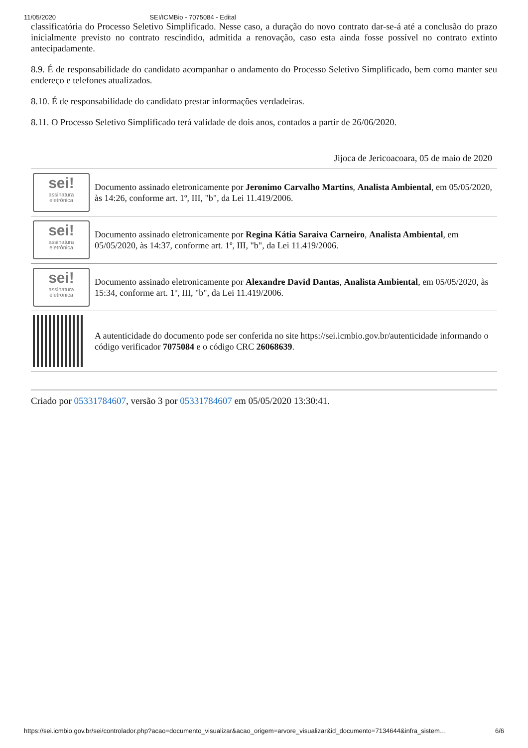11/05/2020 SEI/ICMBio - 7075084 - Edital
classificatória do Processo Seletivo Simplificado. Nesse caso, a duração do novo contrato dar-se-á até a conclusão do prazo inicialmente previsto no contrato rescindido, admitida a renovação, caso esta ainda fosse possível no contrato extinto antecipadamente.
8.9. É de responsabilidade do candidato acompanhar o andamento do Processo Seletivo Simplificado, bem como manter seu endereço e telefones atualizados.
8.10. É de responsabilidade do candidato prestar informações verdadeiras.
8.11. O Processo Seletivo Simplificado terá validade de dois anos, contados a partir de 26/06/2020.
Jijoca de Jericoacoara, 05 de maio de 2020
| sei! assinatura eletrônica | Documento assinado eletronicamente por Jeronimo Carvalho Martins , Analista Ambiental , em 05/05/2020, às 14:26, conforme art. 1º, III, "b", da Lei 11.419/2006. |
| sei! assinatura eletrônica | Documento assinado eletronicamente por Regina Kátia Saraiva Carneiro , Analista Ambiental , em 05/05/2020, às 14:37, conforme art. 1º, III, "b", da Lei 11.419/2006. |
| sei! assinatura eletrônica | Documento assinado eletronicamente por Alexandre David Dantas , Analista Ambiental , em 05/05/2020, às 15:34, conforme art. 1º, III, "b", da Lei 11.419/2006. |
| | A autenticidade do documento pode ser conferida no site https://sei.icmbio.gov.br/autenticidade informando o código verificador 7075084 e o código CRC 26068639 . |
Criado por 05331784607, versão 3 por 05331784607 em 05/05/2020 13:30:41.
https://sei.icmbio.gov.br/sei/controlador.php?acao=documento_visualizar&acao_origem=arvore_visualizar&id_documento=7134644&infra_sistem… 6/6